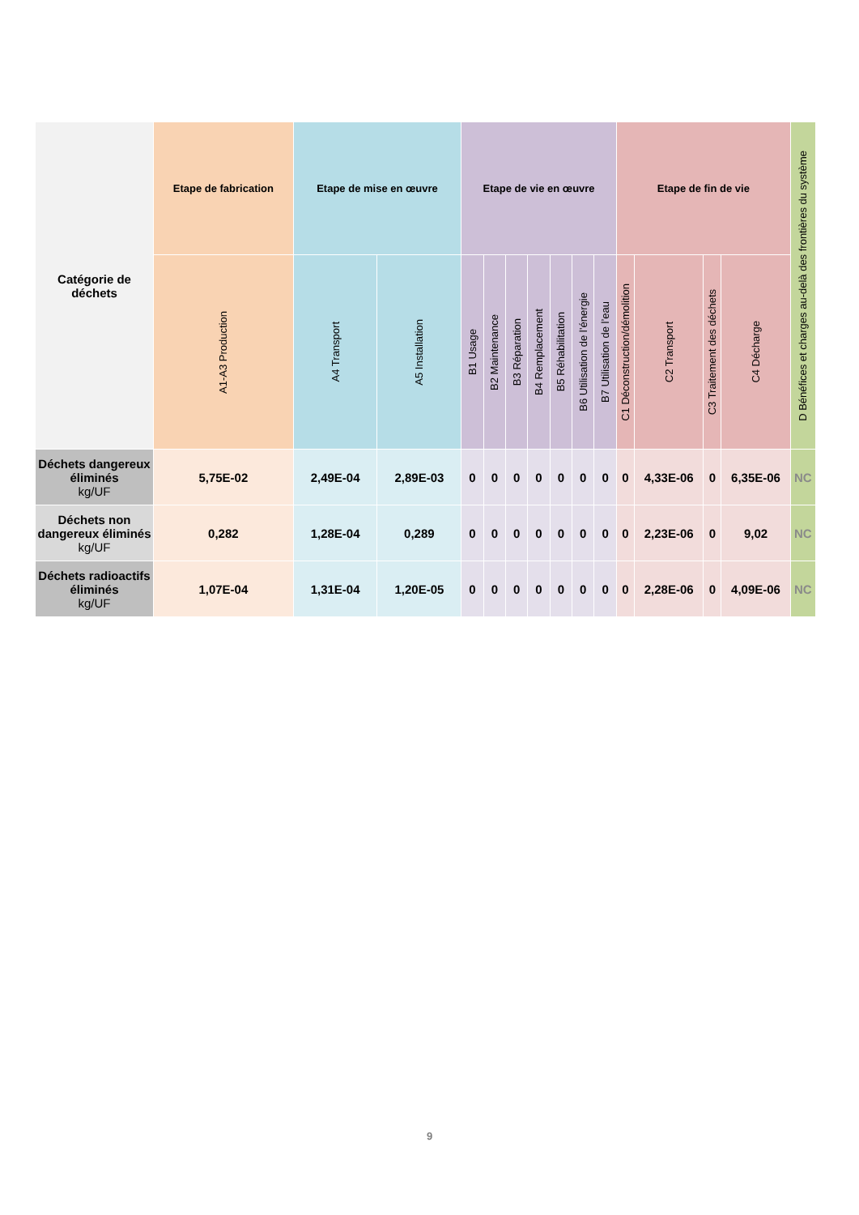| Catégorie de déchets | Etape de fabrication | Etape de mise en œuvre | | Etape de vie en œuvre | | | | | | | Etape de fin de vie | | | | D Bénéfices et charges au-delà des frontières du système |
| --- | --- | --- | --- | --- | --- | --- | --- | --- | --- | --- | --- | --- | --- | --- | --- |
| | A1-A3 Production | A4 Transport | A5 Installation | B1 Usage | B2 Maintenance | B3 Réparation | B4 Remplacement | B5 Réhabilitation | B6 Utilisation de l’énergie | B7 Utilisation de l’eau | C1 Déconstruction/démolition | C2 Transport | C3 Traitement des déchets | C4 Décharge | |
| Déchets dangereux éliminés kg/UF | 5,75E-02 | 2,49E-04 | 2,89E-03 | 0 | 0 | 0 | 0 | 0 | 0 | 0 | 0 | 4,33E-06 | 0 | 6,35E-06 | NC |
| Déchets non dangereux éliminés kg/UF | 0,282 | 1,28E-04 | 0,289 | 0 | 0 | 0 | 0 | 0 | 0 | 0 | 0 | 2,23E-06 | 0 | 9,02 | NC |
| Déchets radioactifs éliminés kg/UF | 1,07E-04 | 1,31E-04 | 1,20E-05 | 0 | 0 | 0 | 0 | 0 | 0 | 0 | 0 | 2,28E-06 | 0 | 4,09E-06 | NC |
9